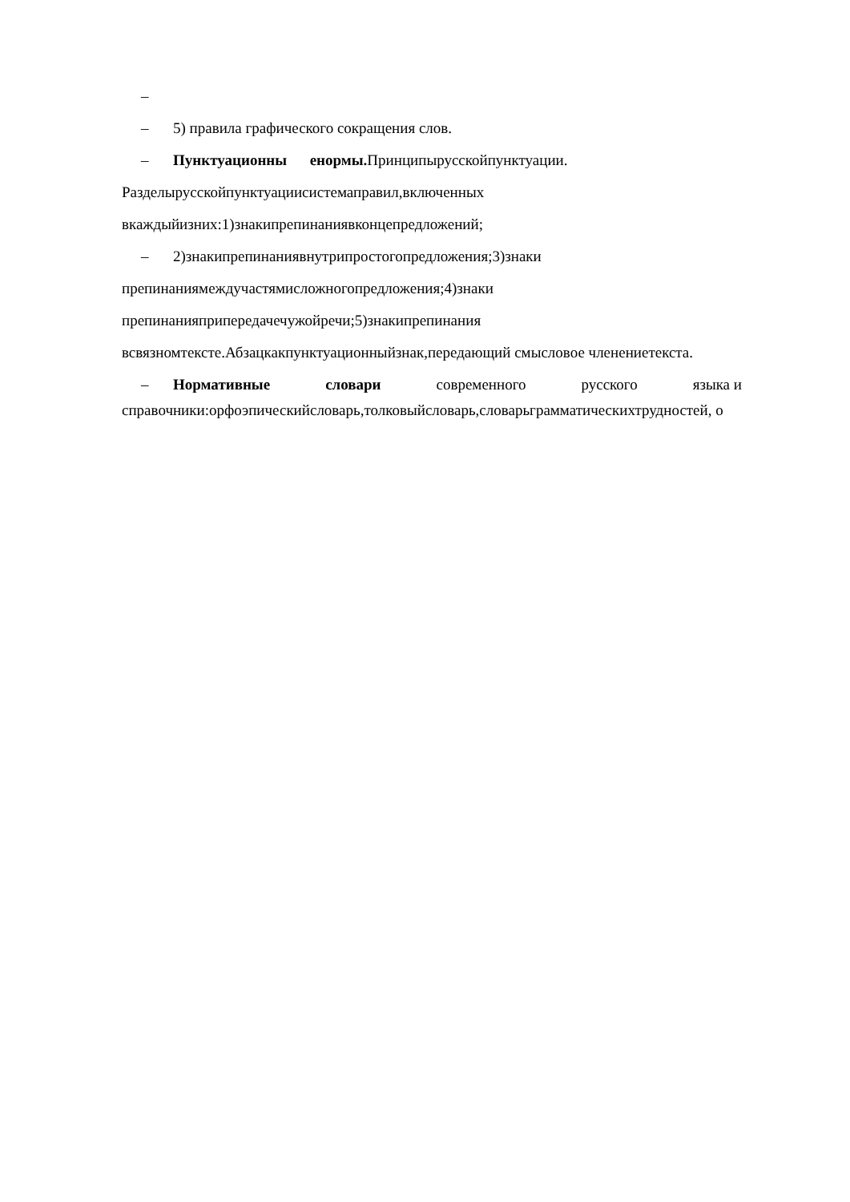–
– 5) правила графического сокращения слов.
– Пунктуационны енормы. Принципырусскойпунктуации.
Разделырусскойпунктуациисистемаправил,включенных
вкаждыйизних:1)знакипрепинаниявконцепредложений;
– 2)знакипрепинаниявнутрипростогопредложения;3)знаки
препинаниямеждучастямисложногопредложения;4)знаки
препинанияприпередачечужойречи;5)знакипрепинания
всвязномтексте.Абзацкакпунктуационныйзнак,передающий смысловое членениетекста.
– Нормативные словари современного русского языка и
справочники:орфоэпическийсловарь,толковыйсловарь,словарьграмматическихтрудностей, о